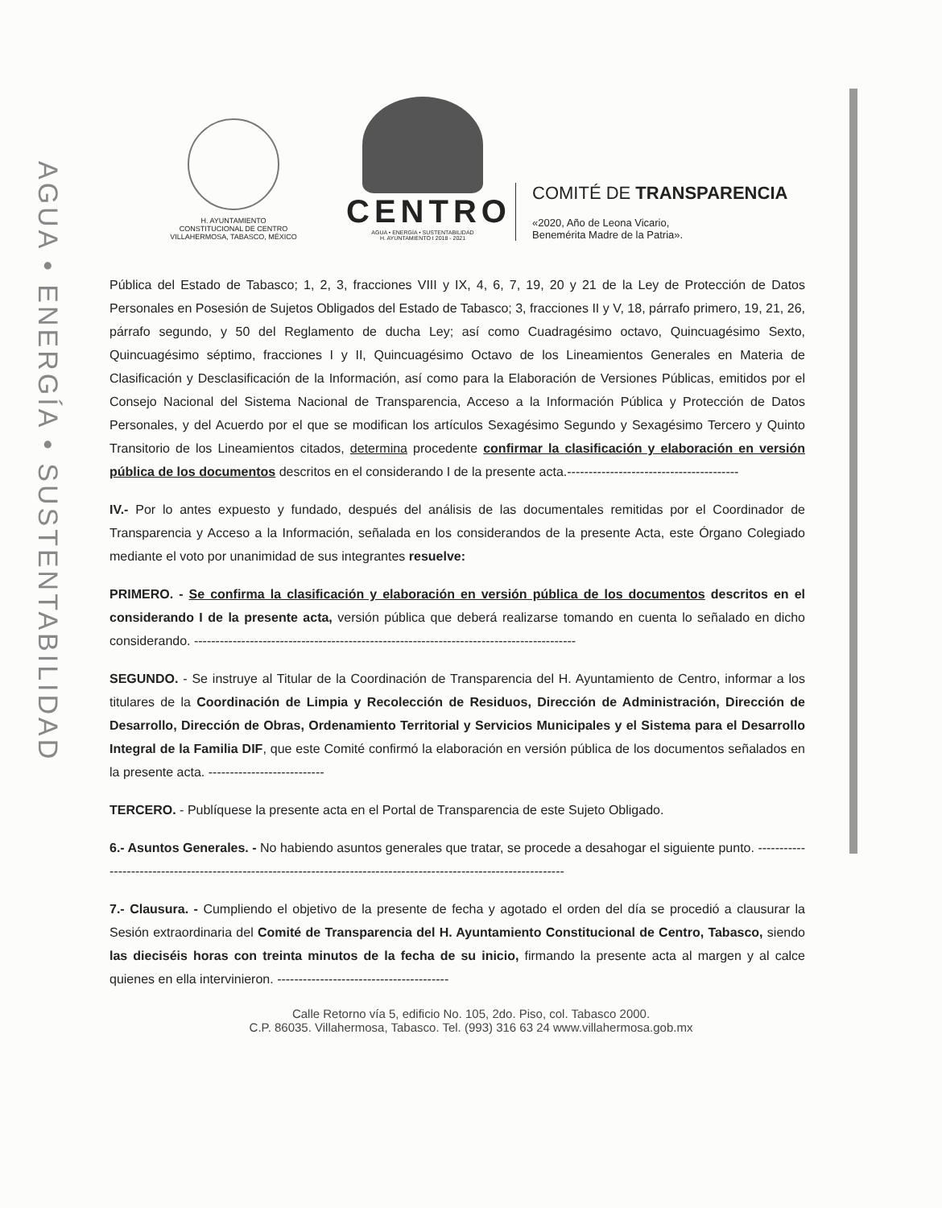AGUA • ENERGÍA • SUSTENTABILIDAD
H. AYUNTAMIENTO
CONSTITUCIONAL DE CENTRO
VILLAHERMOSA, TABASCO, MÉXICO
CENTRO
AGUA • ENERGÍA • SUSTENTABILIDAD
H. AYUNTAMIENTO I 2018 - 2021
COMITÉ DE TRANSPARENCIA
«2020, Año de Leona Vicario,
Benemérita Madre de la Patria».
Pública del Estado de Tabasco; 1, 2, 3, fracciones VIII y IX, 4, 6, 7, 19, 20 y 21 de la Ley de Protección de Datos Personales en Posesión de Sujetos Obligados del Estado de Tabasco; 3, fracciones II y V, 18, párrafo primero, 19, 21, 26, párrafo segundo, y 50 del Reglamento de ducha Ley; así como Cuadragésimo octavo, Quincuagésimo Sexto, Quincuagésimo séptimo, fracciones I y II, Quincuagésimo Octavo de los Lineamientos Generales en Materia de Clasificación y Desclasificación de la Información, así como para la Elaboración de Versiones Públicas, emitidos por el Consejo Nacional del Sistema Nacional de Transparencia, Acceso a la Información Pública y Protección de Datos Personales, y del Acuerdo por el que se modifican los artículos Sexagésimo Segundo y Sexagésimo Tercero y Quinto Transitorio de los Lineamientos citados, determina procedente confirmar la clasificación y elaboración en versión pública de los documentos descritos en el considerando I de la presente acta.----------------------------------------
IV.- Por lo antes expuesto y fundado, después del análisis de las documentales remitidas por el Coordinador de Transparencia y Acceso a la Información, señalada en los considerandos de la presente Acta, este Órgano Colegiado mediante el voto por unanimidad de sus integrantes resuelve:
PRIMERO. - Se confirma la clasificación y elaboración en versión pública de los documentos descritos en el considerando I de la presente acta, versión pública que deberá realizarse tomando en cuenta lo señalado en dicho considerando. -----------------------------------------------------------------------------------------
SEGUNDO. - Se instruye al Titular de la Coordinación de Transparencia del H. Ayuntamiento de Centro, informar a los titulares de la Coordinación de Limpia y Recolección de Residuos, Dirección de Administración, Dirección de Desarrollo, Dirección de Obras, Ordenamiento Territorial y Servicios Municipales y el Sistema para el Desarrollo Integral de la Familia DIF, que este Comité confirmó la elaboración en versión pública de los documentos señalados en la presente acta. ---------------------------
TERCERO. - Publíquese la presente acta en el Portal de Transparencia de este Sujeto Obligado.
6.- Asuntos Generales. - No habiendo asuntos generales que tratar, se procede a desahogar el siguiente punto. ---------------------------------------------------------------------------------------------------------------------
7.- Clausura. - Cumpliendo el objetivo de la presente de fecha y agotado el orden del día se procedió a clausurar la Sesión extraordinaria del Comité de Transparencia del H. Ayuntamiento Constitucional de Centro, Tabasco, siendo las dieciséis horas con treinta minutos de la fecha de su inicio, firmando la presente acta al margen y al calce quienes en ella intervinieron. ----------------------------------------
Calle Retorno vía 5, edificio No. 105, 2do. Piso, col. Tabasco 2000.
C.P. 86035. Villahermosa, Tabasco. Tel. (993) 316 63 24 www.villahermosa.gob.mx